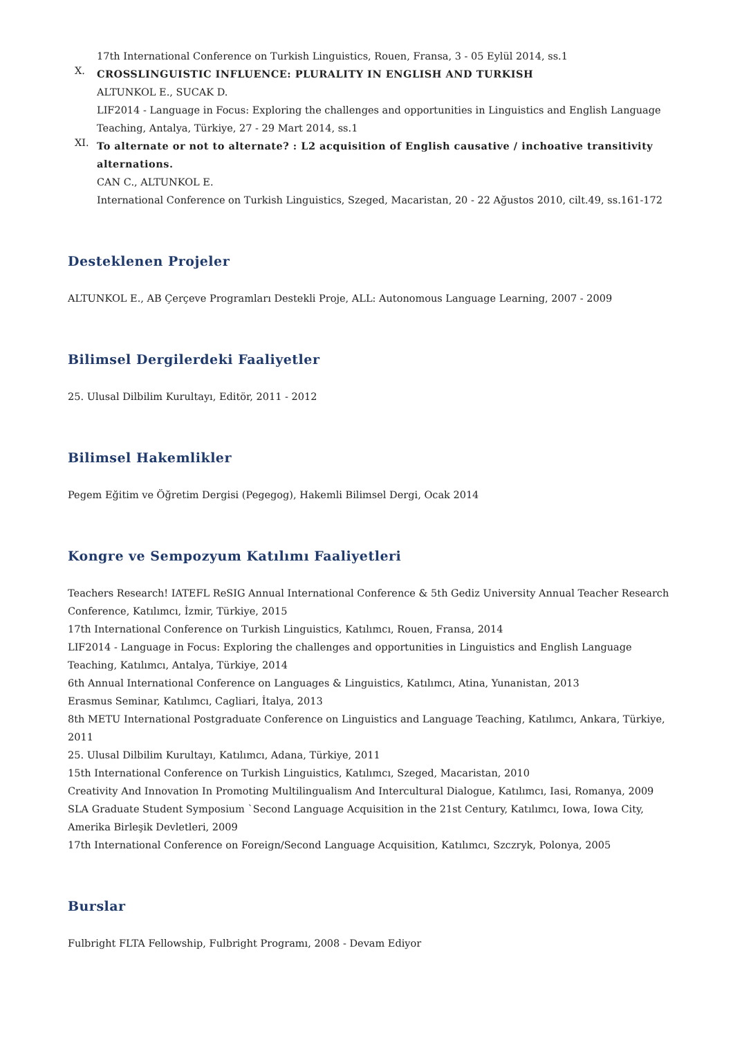17th International Conference on Turkish Linguistics, Rouen, Fransa, 3 - 05 Eylül 2014, ss.1
X.
CROSSLINGUISTIC INFLUENCE: PLURALITY IN ENGLISH AND TURKISH
ALTUNKOL E., SUCAK D.
LIF2014 - Language in Focus: Exploring the challenges and opportunities in Linguistics and English Language Teaching, Antalya, Türkiye, 27 - 29 Mart 2014, ss.1
XI.
To alternate or not to alternate? : L2 acquisition of English causative / inchoative transitivity alternations.
CAN C., ALTUNKOL E.
International Conference on Turkish Linguistics, Szeged, Macaristan, 20 - 22 Ağustos 2010, cilt.49, ss.161-172
Desteklenen Projeler
ALTUNKOL E., AB Çerçeve Programları Destekli Proje, ALL: Autonomous Language Learning, 2007 - 2009
Bilimsel Dergilerdeki Faaliyetler
25. Ulusal Dilbilim Kurultayı, Editör, 2011 - 2012
Bilimsel Hakemlikler
Pegem Eğitim ve Öğretim Dergisi (Pegegog), Hakemli Bilimsel Dergi, Ocak 2014
Kongre ve Sempozyum Katılımı Faaliyetleri
Teachers Research! IATEFL ReSIG Annual International Conference & 5th Gediz University Annual Teacher Research Conference, Katılımcı, İzmir, Türkiye, 2015
17th International Conference on Turkish Linguistics, Katılımcı, Rouen, Fransa, 2014
LIF2014 - Language in Focus: Exploring the challenges and opportunities in Linguistics and English Language Teaching, Katılımcı, Antalya, Türkiye, 2014
6th Annual International Conference on Languages & Linguistics, Katılımcı, Atina, Yunanistan, 2013
Erasmus Seminar, Katılımcı, Cagliari, İtalya, 2013
8th METU International Postgraduate Conference on Linguistics and Language Teaching, Katılımcı, Ankara, Türkiye, 2011
25. Ulusal Dilbilim Kurultayı, Katılımcı, Adana, Türkiye, 2011
15th International Conference on Turkish Linguistics, Katılımcı, Szeged, Macaristan, 2010
Creativity And Innovation In Promoting Multilingualism And Intercultural Dialogue, Katılımcı, Iasi, Romanya, 2009
SLA Graduate Student Symposium `Second Language Acquisition in the 21st Century, Katılımcı, Iowa, Iowa City, Amerika Birleşik Devletleri, 2009
17th International Conference on Foreign/Second Language Acquisition, Katılımcı, Szczryk, Polonya, 2005
Burslar
Fulbright FLTA Fellowship, Fulbright Programı, 2008 - Devam Ediyor